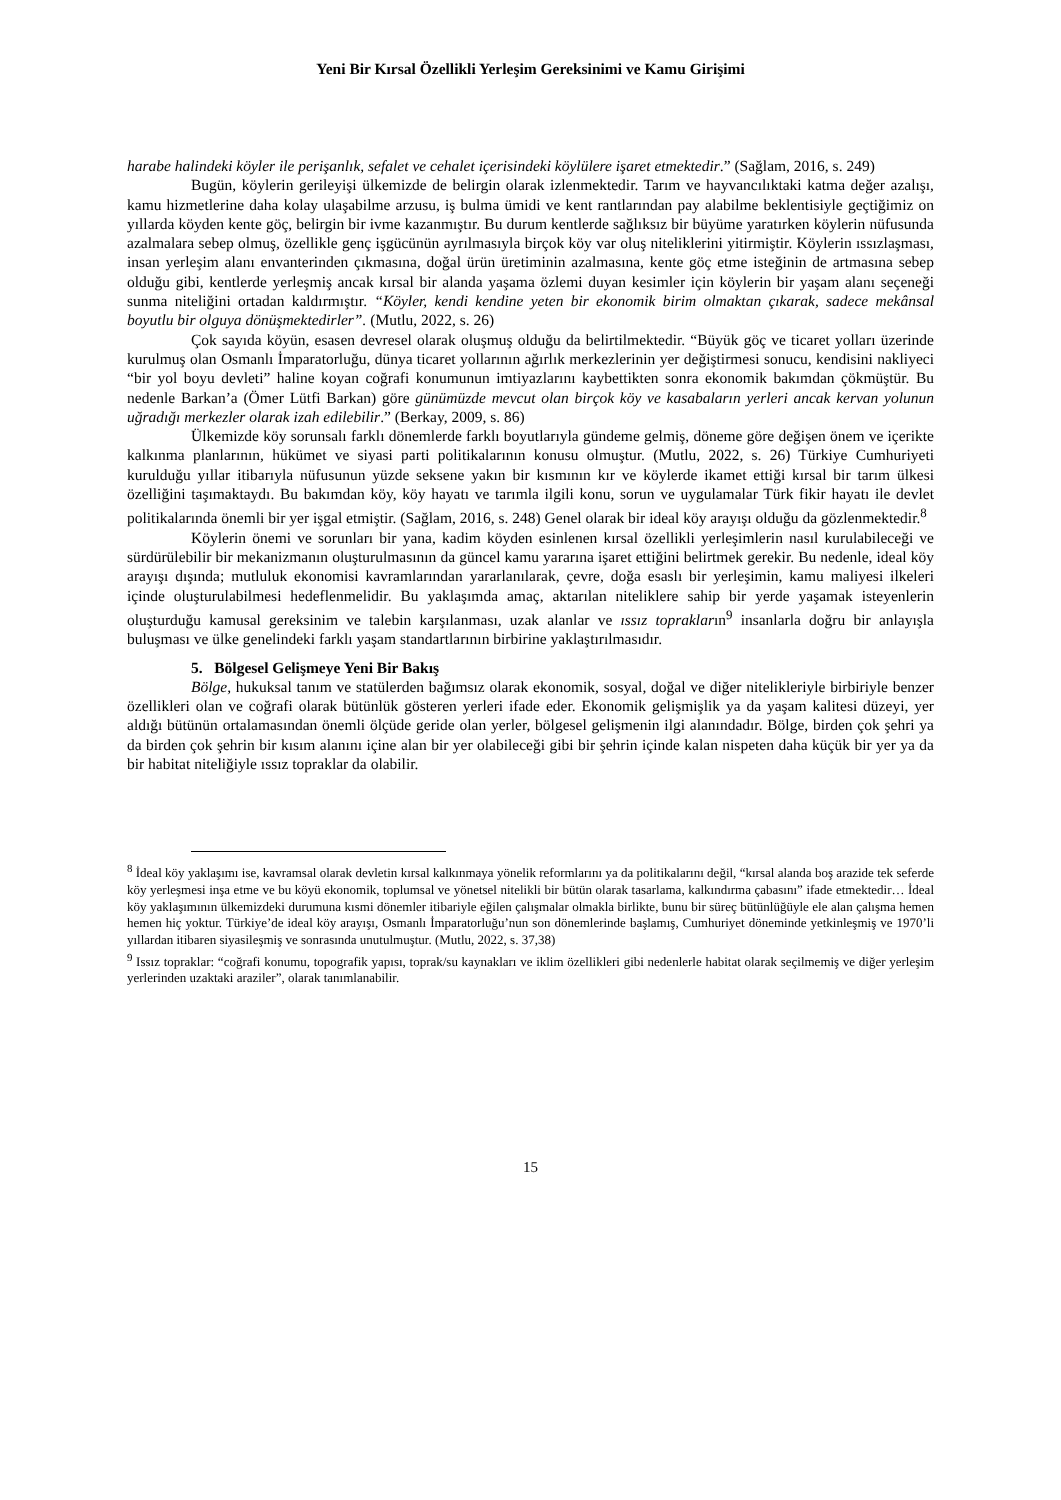Yeni Bir Kırsal Özellikli Yerleşim Gereksinimi ve Kamu Girişimi
harabe halindeki köyler ile perişanlık, sefalet ve cehalet içerisindeki köylülere işaret etmektedir.” (Sağlam, 2016, s. 249)
Bugün, köylerin gerileyişi ülkemizde de belirgin olarak izlenmektedir. Tarım ve hayvancılıktaki katma değer azalışı, kamu hizmetlerine daha kolay ulaşabilme arzusu, iş bulma ümidi ve kent rantlarından pay alabilme beklentisiyle geçtiğimiz on yıllarda köyden kente göç, belirgin bir ivme kazanmıştır. Bu durum kentlerde sağlıksız bir büyüme yaratırken köylerin nüfusunda azalmalara sebep olmuş, özellikle genç işgücünün ayrılmasıyla birçok köy var oluş niteliklerini yitirmiştir. Köylerin ıssızlaşması, insan yerleşim alanı envanterinden çıkmasına, doğal ürün üretiminin azalmasına, kente göç etme isteğinin de artmasına sebep olduğu gibi, kentlerde yerleşmiş ancak kırsal bir alanda yaşama özlemi duyan kesimler için köylerin bir yaşam alanı seçeneği sunma niteliğini ortadan kaldırmıştır. “Köyler, kendi kendine yeten bir ekonomik birim olmaktan çıkarak, sadece mekânsal boyutlu bir olguya dönüşmektedirler”. (Mutlu, 2022, s. 26)
Çok sayıda köyün, esasen devresel olarak oluşmuş olduğu da belirtilmektedir. “Büyük göç ve ticaret yolları üzerinde kurulmuş olan Osmanlı İmparatorluğu, dünya ticaret yollarının ağırlık merkezlerinin yer değiştirmesi sonucu, kendisini nakliyeci “bir yol boyu devleti” haline koyan coğrafi konumunun imtiyazlarını kaybettikten sonra ekonomik bakımdan çökmüştür. Bu nedenle Barkan’a (Ömer Lütfi Barkan) göre günümüzde mevcut olan birçok köy ve kasabaların yerleri ancak kervan yolunun uğradığı merkezler olarak izah edilebilir.” (Berkay, 2009, s. 86)
Ülkemizde köy sorunsalı farklı dönemlerde farklı boyutlarıyla gündeme gelmiş, döneme göre değişen önem ve içerikte kalkınma planlarının, hükümet ve siyasi parti politikalarının konusu olmuştur. (Mutlu, 2022, s. 26) Türkiye Cumhuriyeti kurulduğu yıllar itibarıyla nüfusunun yüzde seksene yakın bir kısmının kır ve köylerde ikamet ettiği kırsal bir tarım ülkesi özelliğini taşımaktaydı. Bu bakımdan köy, köy hayatı ve tarımla ilgili konu, sorun ve uygulamalar Türk fikir hayatı ile devlet politikalarında önemli bir yer işgal etmiştir. (Sağlam, 2016, s. 248) Genel olarak bir ideal köy arayışı olduğu da gözlenmektedir.<sup>8</sup>
Köylerin önemi ve sorunları bir yana, kadim köyden esinlenen kırsal özellikli yerleşimlerin nasıl kurulabileceği ve sürdürülebilir bir mekanizmanın oluşturulmasının da güncel kamu yararına işaret ettiğini belirtmek gerekir. Bu nedenle, ideal köy arayışı dışında; mutluluk ekonomisi kavramlarından yararlanılarak, çevre, doğa esaslı bir yerleşimin, kamu maliyesi ilkeleri içinde oluşturulabilmesi hedeflenmelidir. Bu yaklaşımda amaç, aktarılan niteliklere sahip bir yerde yaşamak isteyenlerin oluşturduğu kamusal gereksinim ve talebin karşılanması, uzak alanlar ve ıssız toprakların<sup>9</sup> insanlarla doğru bir anlayışla buluşması ve ülke genelindeki farklı yaşam standartlarının birbirine yaklaştırılmasıdır.
5. Bölgesel Gelişmeye Yeni Bir Bakış
Bölge, hukuksal tanım ve statülerden bağımsız olarak ekonomik, sosyal, doğal ve diğer nitelikleriyle birbiriyle benzer özellikleri olan ve coğrafi olarak bütünlük gösteren yerleri ifade eder. Ekonomik gelişmişlik ya da yaşam kalitesi düzeyi, yer aldığı bütünün ortalamasından önemli ölçüde geride olan yerler, bölgesel gelişmenin ilgi alanındadır. Bölge, birden çok şehri ya da birden çok şehrin bir kısım alanını içine alan bir yer olabileceği gibi bir şehrin içinde kalan nispeten daha küçük bir yer ya da bir habitat niteliğiyle ıssız topraklar da olabilir.
<sup>8</sup> İdeal köy yaklaşımı ise, kavramsal olarak devletin kırsal kalkınmaya yönelik reformlarını ya da politikalarını değil, “kırsal alanda boş arazide tek seferde köy yerleşmesi inşa etme ve bu köyü ekonomik, toplumsal ve yönetsel nitelikli bir bütün olarak tasarlama, kalkındırma çabasını” ifade etmektedir… İdeal köy yaklaşımının ülkemizdeki durumuna kısmi dönemler itibariyle eğilen çalışmalar olmakla birlikte, bunu bir süreç bütünlüğüyle ele alan çalışma hemen hemen hiç yoktur. Türkiye’de ideal köy arayışı, Osmanlı İmparatorluğu’nun son dönemlerinde başlamış, Cumhuriyet döneminde yetkinleşmiş ve 1970’li yıllardan itibaren siyasileşmiş ve sonrasında unutulmuştur. (Mutlu, 2022, s. 37,38)
<sup>9</sup> Issız topraklar: “coğrafi konumu, topografik yapısı, toprak/su kaynakları ve iklim özellikleri gibi nedenlerle habitat olarak seçilmemiş ve diğer yerleşim yerlerinden uzaktaki araziler”, olarak tanımlanabilir.
15